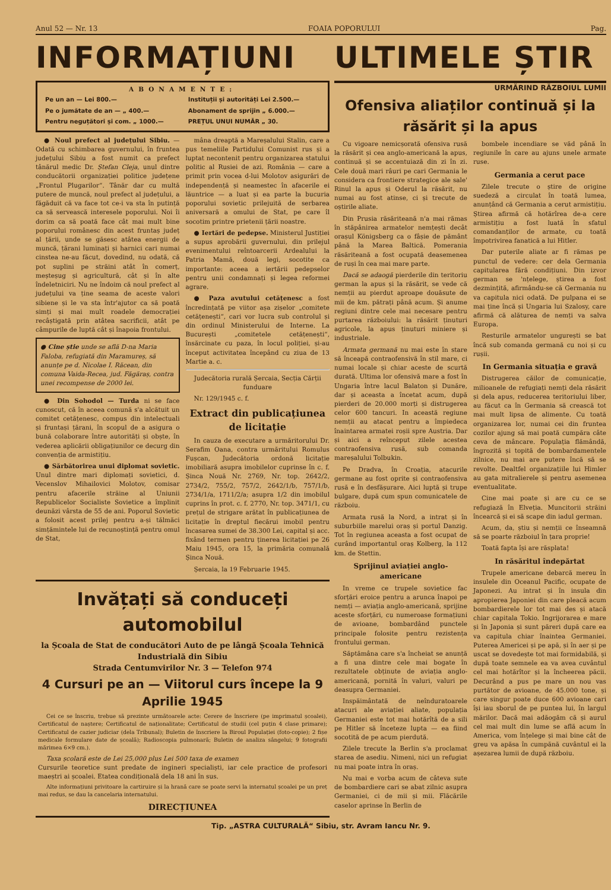Anul 52 — Nr. 13 FOAIA POPORULUI Pag.
INFORMAȚIUNI
ABONAMENTE:
| Pe un an — Lei 800.— | Instituții și autorități Lei 2.500.— |
| Pe o jumătate de an — „ 400.— | Abonament de sprijin „ 6.000.— |
| Pentru neguțători și com. „ 1000.— | PREȚUL UNUI NUMĂR „ 30. |
● Noul prefect al județului Sibiu. — Odată cu schimbarea guvernului, în fruntea județului Sibiu a fost numit ca prefect tânărul medic Dr. Ștefan Cleja, unul dintre conducătorii organizației politice județene „Frontul Plugarilor“. Tânăr dar cu multă putere de muncă, noul prefect al județului, a făgăduit că va face tot ce-i va sta în putință ca să servească interesele poporului. Noi îi dorim ca să poată face cât mai mult bine poporului românesc din acest fruntaș județ al țării, unde se găsesc atâtea energii de muncă, țărani luminați și harnici cari numai cinstea ne-au făcut, dovedind, nu odată, că pot suplini pe străini atât în comerț, meșteșug și agricultură, cât și în alte îndeletniciri. Nu ne îndoim că noul prefect al județului va ține seama de aceste valori sibiene și le va sta într'ajutor ca să poată simți și mai mult roadele democrației recâștigată prin atâtea sacrificii, atât pe câmpurile de luptă cât și înapoia frontului.
● Cine știe unde se află D-na Maria Faloba, refugiată din Maramureș, să anunțe pe d. Nicolae I. Răcean, din comuna Vaida-Recea, jud. Făgăraș, contra unei recompense de 2000 lei.
● Din Sohodol — Turda ni se face cunoscut, că în aceea comună s'a alcătuit un comitet cetățenesc, compus din intelectuali și fruntași țărani, în scopul de a asigura o bună colaborare între autorități și obște, în vederea aplicării obligațiunilor ce decurg din convenția de armistițiu.
● Sărbătorirea unui diplomat sovietic. Unul dintre mari diplomați sovietici, d. Vecenslov Mihailovici Molotov, comisar pentru afacerile străine al Uniunii Republicelor Socialiste Sovietice a împlinit deunăzi vârsta de 55 de ani. Poporul Sovietic a folosit acest prilej pentru a-și tălmăci simțămintele lui de recunoștință pentru omul de Stat,
mâna dreaptă a Mareșalului Stalin, care a pus temeliile Partidului Comunist rus și a luptat necontenit pentru organizarea statului politic al Rusiei de azi. România — care a primit prin vocea d-lui Molotov asigurări de independență și neamestec în afacerile ei lăuntrice — a luat și ea parte la bucuria poporului sovietic prilejuită de serbarea aniversară a omului de Stat, pe care îl socotim printre prietenii țării noastre.
● Iertări de pedepse. Ministerul Justiției a supus aprobării guvernului, din prilejul evenimentului reîntoarcerii Ardealului la Patria Mamă, două legi, socotite ca importante: aceea a iertării pedepselor pentru unii condamnați și legea reformei agrare.
● Paza avutului cetățenesc a fost încredințată pe viitor așa zișelor „comitete cetățenești“, cari vor lucra sub controlul și din ordinul Ministerului de Interne. La București „comitetele cetățenești“, însărcinate cu paza, în locul poliției, și-au început activitatea începând cu ziua de 13 Martie a. c.
Judecătoria rurală Șercaia, Secția Cărții funduare
Nr. 129/1945 c. f.
Extract din publicațiunea de licitație
In cauza de executare a urmăritorului Dr. Serafim Oana, contra urmăritului Romulus Fușcan, Judecătoria ordonă licitație imobiliară asupra imobilelor cuprinse în c. f. Șinca Nouă Nr. 2769, Nr. top. 2642/2, 2734/2, 755/2, 757/2, 2642/1/b, 757/1/b, 2734/1/a, 1711/2/a; asupra 1/2 din imobilul cuprins în prot. c. f. 2770, Nr. top. 3471/1, cu prețul de strigare arătat în publicațiunea de licitație în dreptul fiecărui imobil pentru încasarea sumei de 38.300 Lei, capital și acc. fixând termen pentru ținerea licitației pe 26 Maiu 1945, ora 15, la primăria comunală Șinca Nouă.
Șercaia, la 19 Februarie 1945.
Invățați să conduceți automobilul
la Școala de Stat de conducători Auto de pe lângă Școala Tehnică Industrială din Sibiu
Strada Centumvirilor Nr. 3 — Telefon 974
4 Cursuri pe an — Viitorul curs începe la 9 Aprilie 1945
Cei ce se înscriu, trebue să prezinte următoarele acte: Cerere de înscriere (pe imprimatul școalei), Certificatul de naștere; Certificatul de naționalitate; Certificatul de studii (cel puțin 4 clase primare); Certificatul de cazier judiciar (dela Tribunal); Buletin de înscriere la Biroul Populației (foto-copie); 2 fișe medicale formulare date de școală); Radioscopia pulmonară; Buletin de analiza sângelui; 9 fotografii mărimea 6×9 cm.).
Taxa școlară este de Lei 25,000 plus Lei 500 taxa de examen
Cursurile teoretice sunt predate de ingineri specialiști, iar cele practice de profesori maeștri ai școalei. Etatea condițională dela 18 ani în sus.
Alte informațiuni privitoare la cartiruire și la hrană care se poate servi la internatul școalei pe un preț mai redus, se dau la cancelaria internatului.
DIRECȚIUNEA
ULTIMELE ȘTIR
URMĂRIND RĂZBOIUL LUMII
Ofensiva aliaților continuă și la răsărit și la apus
Cu vigoare nemicșorată ofensiva rusă la răsărit și cea anglo-americană la apus, continuă și se accentuiază din zi în zi. Cele două mari râuri pe cari Germania le considera ca frontiere strategice ale sale' Rinul la apus și Oderul la răsărit, nu numai au fost atinse, ci și trecute de oștirile aliate.
Din Prusia răsăriteană n'a mai rămas în stăpânirea armatelor nemțești decât orașul Königsberg ca o fâșie de pământ până la Marea Baltică. Pomerania răsăriteană a fost ocupată deasemenea de ruși în cea mai mare parte.
Dacă se adaogă pierderile din teritoriu german la apus și la răsărit, se vede că nemții au pierdut aproape douăsute de mii de km. pătrați până acum. Și anume regiuni dintre cele mai necesare pentru purtarea războiului: la răsărit ținuturi agricole, la apus ținuturi miniere și industriale.
Armata germană nu mai este în stare să înceapă contraofensivă în stil mare, ci numai locale și chiar aceste de scurtă durată. Ultima lor ofensivă mare a fost în Ungaria între lacul Balaton și Dunăre, dar și aceasta a încetat acum, după pierderi de 20.000 morți și distrugerea celor 600 tancuri. In această regiune nemții au atacat pentru a împiedeca înaintarea armatei roșii spre Austria. Dar și aici a reînceput zilele acestea contraofensiva rusă, sub comanda mareșalului Tolbukin.
Pe Dradva, în Croația, atacurile germane au fost oprite și contraofensiva rusă e în desfășurare. Aici luptă și trupe bulgare, după cum spun comunicatele de războiu.
Armata rusă la Nord, a intrat și în suburbiile marelui oraș și portul Danzig. Tot în regiunea aceasta a fost ocupat de curând importantul oraș Kolberg, la 112 km. de Stettin.
Sprijinul aviației anglo-americane
In vreme ce trupele sovietice fac sforțări eroice pentru a arunca înapoi pe nemți — aviația anglo-americană, sprijine aceste sforțări, cu numeroase formațiuni de avioane, bombardând punctele principale folosite pentru rezistența frontului german.
Săptămâna care s'a încheiat se anunță a fi una dintre cele mai bogate în rezultatele obținute de aviația anglo-americană, pornită în valuri, valuri pe deasupra Germaniei.
Inspăimântată de neînduratoarele atacuri ale aviației aliate, populația Germaniei este tot mai hotărîtă de a sili pe Hitler să înceteze lupta — ea fiind socotită de pe acum pierdută.
Zilele trecute la Berlin s'a proclamat starea de asediu. Nimeni, nici un refugiat nu mai poate intra în oraș.
Nu mai e vorba acum de câteva sute de bombardiere cari se abat zilnic asupra Germaniei, ci de mii și mii. Flăcările caselor aprinse în Berlin de
bombele incendiare se văd până în regiunile în care au ajuns unele armate ruse.
Germania a cerut pace
Zilele trecute o știre de origine suedeză a circulat în toată lumea, anunțând că Germania a cerut armistițiu. Știrea afirmă că hotărîrea de-a cere armistițiu a fost luată în sfatul comandanților de armate, cu toată împotrivirea fanatică a lui Hitler.
Dar puterile aliate ar fi rămas pe punctul de vedere: cer dela Germania capitularea fără condițiuni. Din izvor german se 'nțelege, știrea a fost dezmințită, afirmându-se că Germania nu va capitula nici odată. De pulpana ei se mai ține încă și Ungaria lui Szalosy, care afirmă că alăturea de nemți va salva Europa.
Resturile armatelor ungurești se bat încă sub comanda germană cu noi și cu rușii.
In Germania situația e gravă
Distrugerea căilor de comunicație, milioanele de refugiați nemți dela răsărit și dela apus, reducerea teritoriului liber, au făcut ca în Germania să crească tot mai mult lipsa de alimente. Cu toată organizarea lor, numai cei din fruntea cozilor ajung să mai poată cumpăra câte ceva de mâncare. Populația flămândă, îngrozită și topită de bombardamentele zilnice, nu mai are putere încă să se revolte. Dealtfel organizațiile lui Himler au gata mitralierele și pentru asemenea eventualitate.
Cine mai poate și are cu ce se refugiază în Elveția. Muncitorii străini încearcă și ei să scape din iadul german.
Acum, da, știu și nemții ce înseamnă să se poarte războiul în țara proprie!
Toată fapta își are răsplata!
In răsăritul îndepărtat
Trupele americane debarcă mereu în insulele din Oceanul Pacific, ocupate de Japonezi. Au intrat și în insula din apropierea Japoniei din care pleacă acum bombardierele lor tot mai des și atacă chiar capitala Tokio. Ingrijorarea e mare și în Japonia și sunt păreri după care ea va capitula chiar înaintea Germaniei. Puterea Americei și pe apă, și în aer și pe uscat se dovedește tot mai formidabilă, și după toate semnele ea va avea cuvântul cel mai hotărîtor și la încheerea păcii. Decurând a pus pe mare un nou vas purtător de avioane, de 45.000 tone, și care singur poate duce 600 avioane cari își iau sborul de pe puntea lui, în largul mărilor. Dacă mai adăogăm că și aurul cel mai mult din lume se află acum în America, vom înțelege și mai bine cât de greu va apăsa în cumpănă cuvântul ei la așezarea lumii de după războiu.
Tip. „ASTRA CULTURALĂ“ Sibiu, str. Avram Iancu Nr. 9.